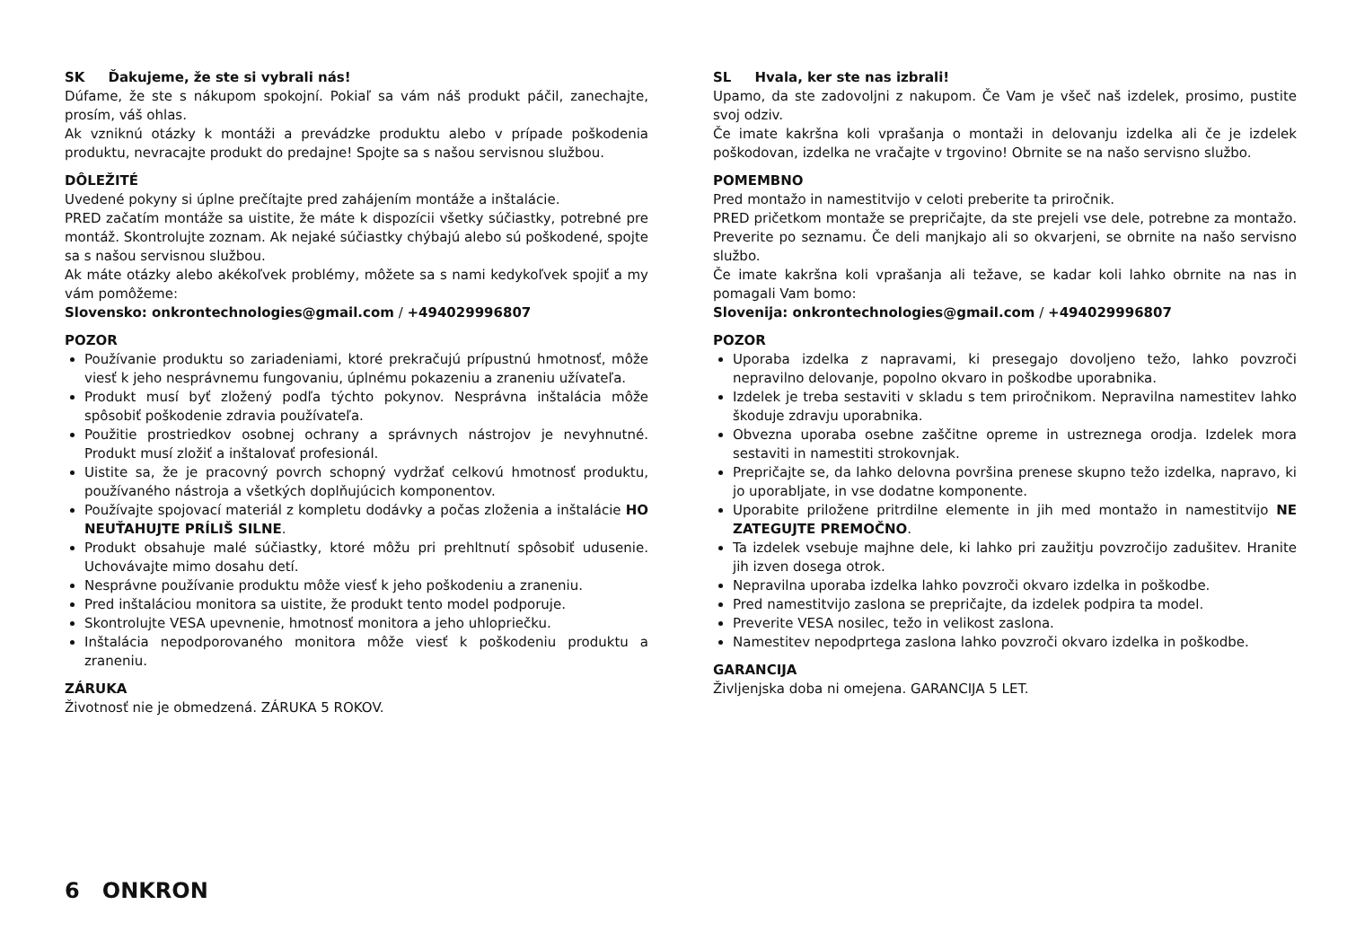SK Ďakujeme, že ste si vybrali nás!
Dúfame, že ste s nákupom spokojní. Pokiaľ sa vám náš produkt páčil, zanechajte, prosím, váš ohlas.
Ak vzniknú otázky k montáži a prevádzke produktu alebo v prípade poškodenia produktu, nevracajte produkt do predajne! Spojte sa s našou servisnou službou.
DÔLEŽITÉ
Uvedené pokyny si úplne prečítajte pred zahájením montáže a inštalácie.
PRED začatím montáže sa uistite, že máte k dispozícii všetky súčiastky, potrebné pre montáž. Skontrolujte zoznam. Ak nejaké súčiastky chýbajú alebo sú poškodené, spojte sa s našou servisnou službou.
Ak máte otázky alebo akékoľvek problémy, môžete sa s nami kedykoľvek spojiť a my vám pomôžeme:
Slovensko: onkrontechnologies@gmail.com / +494029996807
POZOR
Používanie produktu so zariadeniami, ktoré prekračujú prípustnú hmotnosť, môže viesť k jeho nesprávnemu fungovaniu, úplnému pokazeniu a zraneniu užívateľa.
Produkt musí byť zložený podľa týchto pokynov. Nesprávna inštalácia môže spôsobiť poškodenie zdravia používateľa.
Použitie prostriedkov osobnej ochrany a správnych nástrojov je nevyhnutné. Produkt musí zložiť a inštalovať profesionál.
Uistite sa, že je pracovný povrch schopný vydržať celkovú hmotnosť produktu, používaného nástroja a všetkých doplňujúcich komponentov.
Používajte spojovací materiál z kompletu dodávky a počas zloženia a inštalácie HO NEUŤAHUJTE PRÍLIŠ SILNE.
Produkt obsahuje malé súčiastky, ktoré môžu pri prehltnutí spôsobiť udusenie. Uchovávajte mimo dosahu detí.
Nesprávne používanie produktu môže viesť k jeho poškodeniu a zraneniu.
Pred inštaláciou monitora sa uistite, že produkt tento model podporuje.
Skontrolujte VESA upevnenie, hmotnosť monitora a jeho uhlopriečku.
Inštalácia nepodporovaného monitora môže viesť k poškodeniu produktu a zraneniu.
ZÁRUKA
Životnosť nie je obmedzená. ZÁRUKA 5 ROKOV.
SL Hvala, ker ste nas izbrali!
Upamo, da ste zadovoljni z nakupom. Če Vam je všeč naš izdelek, prosimo, pustite svoj odziv.
Če imate kakršna koli vprašanja o montaži in delovanju izdelka ali če je izdelek poškodovan, izdelka ne vračajte v trgovino! Obrnite se na našo servisno službo.
POMEMBNO
Pred montažo in namestitvijo v celoti preberite ta priročnik.
PRED pričetkom montaže se prepričajte, da ste prejeli vse dele, potrebne za montažo. Preverite po seznamu. Če deli manjkajo ali so okvarjeni, se obrnite na našo servisno službo.
Če imate kakršna koli vprašanja ali težave, se kadar koli lahko obrnite na nas in pomagali Vam bomo:
Slovenija: onkrontechnologies@gmail.com / +494029996807
POZOR
Uporaba izdelka z napravami, ki presegajo dovoljeno težo, lahko povzroči nepravilno delovanje, popolno okvaro in poškodbe uporabnika.
Izdelek je treba sestaviti v skladu s tem priročnikom. Nepravilna namestitev lahko škoduje zdravju uporabnika.
Obvezna uporaba osebne zaščitne opreme in ustreznega orodja. Izdelek mora sestaviti in namestiti strokovnjak.
Prepričajte se, da lahko delovna površina prenese skupno težo izdelka, napravo, ki jo uporabljate, in vse dodatne komponente.
Uporabite priložene pritrdilne elemente in jih med montažo in namestitvijo NE ZATEGUJTE PREMOČNO.
Ta izdelek vsebuje majhne dele, ki lahko pri zaužitju povzročijo zadušitev. Hranite jih izven dosega otrok.
Nepravilna uporaba izdelka lahko povzroči okvaro izdelka in poškodbe.
Pred namestitvijo zaslona se prepričajte, da izdelek podpira ta model.
Preverite VESA nosilec, težo in velikost zaslona.
Namestitev nepodprtega zaslona lahko povzroči okvaro izdelka in poškodbe.
GARANCIJA
Življenjska doba ni omejena. GARANCIJA 5 LET.
6 ONKRON